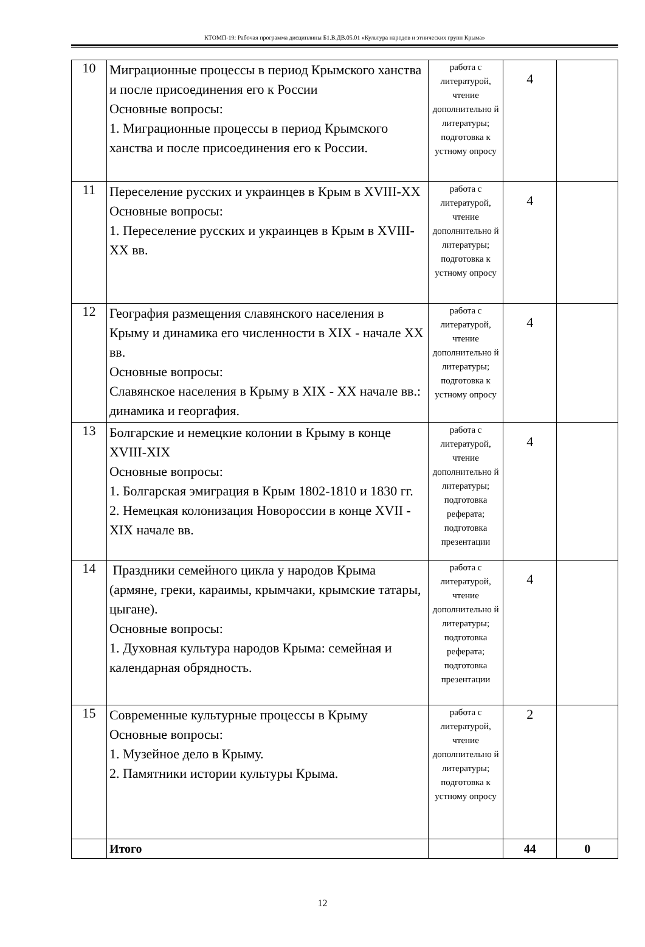КТОМП-19: Рабочая программа дисциплины Б1.В.ДВ.05.01 «Культура народов и этнических групп Крыма»
| 10 | Миграционные процессы в период Крымского ханства и после присоединения его к России Основные вопросы: 1. Миграционные процессы в период Крымского ханства и после присоединения его к России. | работа с литературой, чтение дополнительно й литературы; подготовка к устному опросу | 4 | |
| 11 | Переселение русских и украинцев в Крым в XVIII-XX Основные вопросы: 1. Переселение русских и украинцев в Крым в XVIII-XX вв. | работа с литературой, чтение дополнительно й литературы; подготовка к устному опросу | 4 | |
| 12 | География размещения славянского населения в Крыму и динамика его численности в XIX - начале XX вв. Основные вопросы: Славянское населения в Крыму в XIX - XX начале вв.: динамика и георгафия. | работа с литературой, чтение дополнительно й литературы; подготовка к устному опросу | 4 | |
| 13 | Болгарские и немецкие колонии в Крыму в конце XVIII-XIX Основные вопросы: 1. Болгарская эмиграция в Крым 1802-1810 и 1830 гг. 2. Немецкая колонизация Новороссии в конце XVII - XIX начале вв. | работа с литературой, чтение дополнительно й литературы; подготовка реферата; подготовка презентации | 4 | |
| 14 | Праздники семейного цикла у народов Крыма (армяне, греки, караимы, крымчаки, крымские татары, цыгане). Основные вопросы: 1. Духовная культура народов Крыма: семейная и календарная обрядность. | работа с литературой, чтение дополнительно й литературы; подготовка реферата; подготовка презентации | 4 | |
| 15 | Современные культурные процессы в Крыму Основные вопросы: 1. Музейное дело в Крыму. 2. Памятники истории культуры Крыма. | работа с литературой, чтение дополнительно й литературы; подготовка к устному опросу | 2 | |
| | Итого | | 44 | 0 |
12